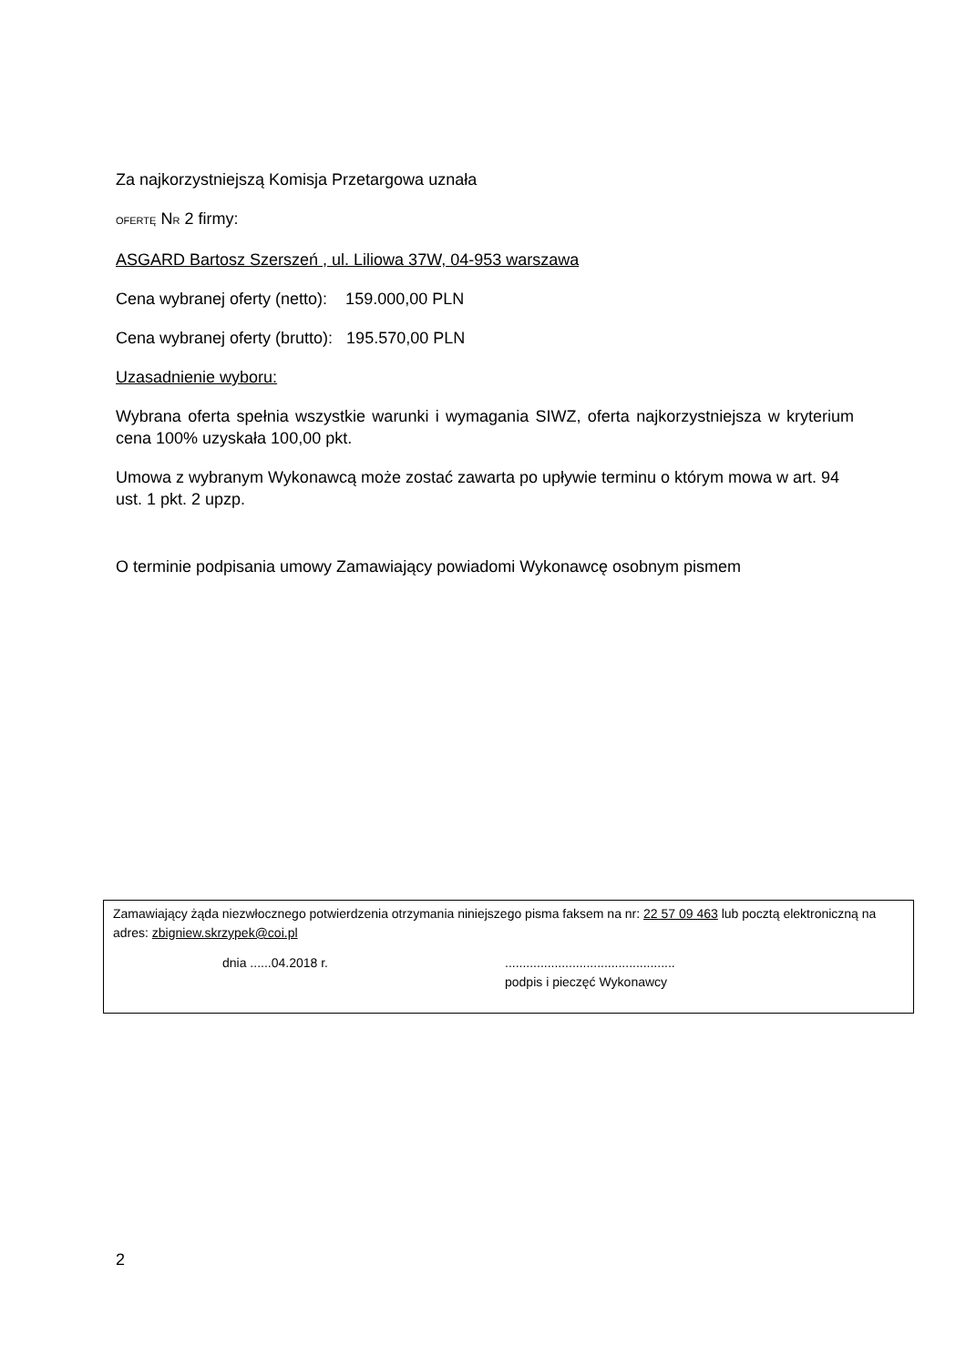Za najkorzystniejszą Komisja Przetargowa uznała
OFERTĘ NR 2 firmy:
ASGARD Bartosz Szerszeń , ul. Liliowa 37W, 04-953 warszawa
Cena wybranej oferty (netto): 159.000,00 PLN
Cena wybranej oferty (brutto): 195.570,00 PLN
Uzasadnienie wyboru:
Wybrana oferta spełnia wszystkie warunki i wymagania SIWZ, oferta najkorzystniejsza w kryterium cena 100% uzyskała 100,00 pkt.
Umowa z wybranym Wykonawcą może zostać zawarta po upływie terminu o którym mowa w art. 94 ust. 1 pkt. 2 upzp.
O terminie podpisania umowy Zamawiający powiadomi Wykonawcę osobnym pismem
Zamawiający żąda niezwłocznego potwierdzenia otrzymania niniejszego pisma faksem na nr: 22 57 09 463 lub pocztą elektroniczną na adres: zbigniew.skrzypek@coi.pl
dnia ......04.2018 r.................................................
podpis i pieczęć Wykonawcy
2